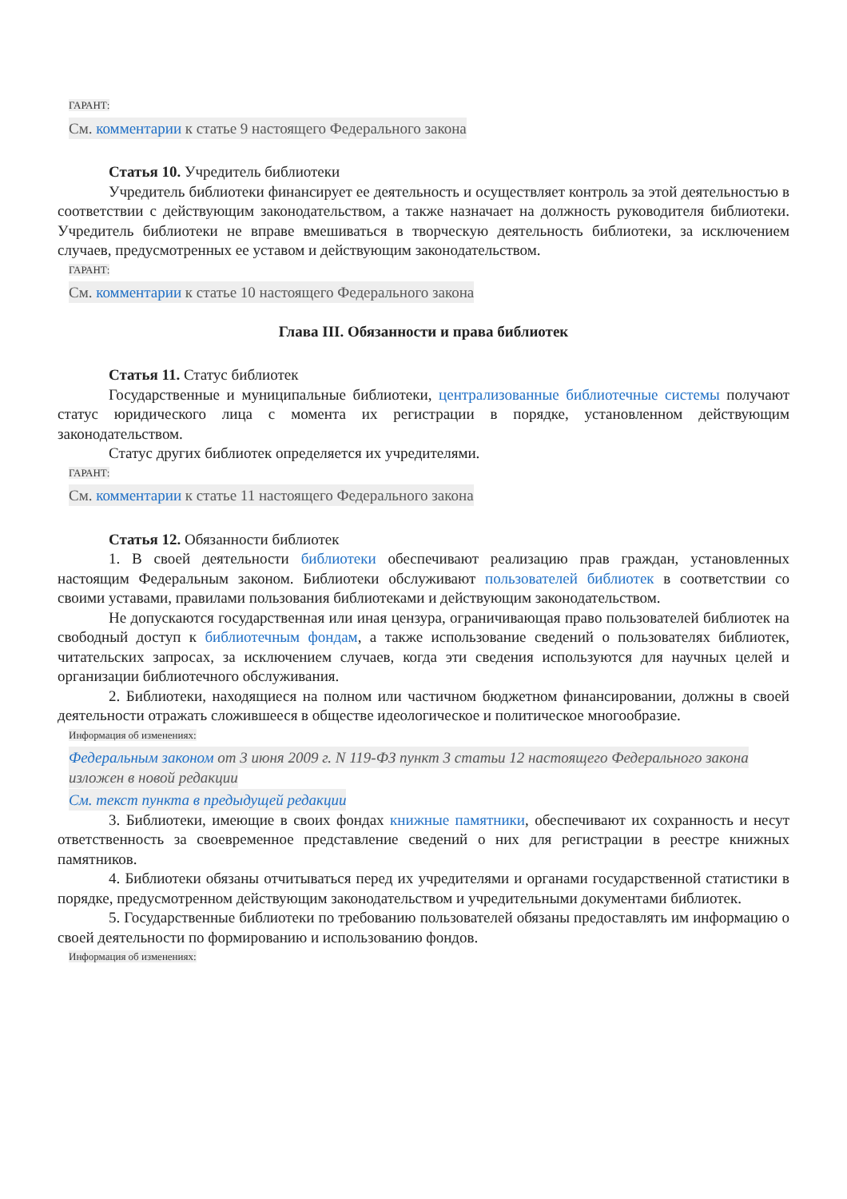ГАРАНТ:
См. комментарии к статье 9 настоящего Федерального закона
Статья 10. Учредитель библиотеки
Учредитель библиотеки финансирует ее деятельность и осуществляет контроль за этой деятельностью в соответствии с действующим законодательством, а также назначает на должность руководителя библиотеки. Учредитель библиотеки не вправе вмешиваться в творческую деятельность библиотеки, за исключением случаев, предусмотренных ее уставом и действующим законодательством.
ГАРАНТ:
См. комментарии к статье 10 настоящего Федерального закона
Глава III. Обязанности и права библиотек
Статья 11. Статус библиотек
Государственные и муниципальные библиотеки, централизованные библиотечные системы получают статус юридического лица с момента их регистрации в порядке, установленном действующим законодательством.
Статус других библиотек определяется их учредителями.
ГАРАНТ:
См. комментарии к статье 11 настоящего Федерального закона
Статья 12. Обязанности библиотек
1. В своей деятельности библиотеки обеспечивают реализацию прав граждан, установленных настоящим Федеральным законом. Библиотеки обслуживают пользователей библиотек в соответствии со своими уставами, правилами пользования библиотеками и действующим законодательством.
Не допускаются государственная или иная цензура, ограничивающая право пользователей библиотек на свободный доступ к библиотечным фондам, а также использование сведений о пользователях библиотек, читательских запросах, за исключением случаев, когда эти сведения используются для научных целей и организации библиотечного обслуживания.
2. Библиотеки, находящиеся на полном или частичном бюджетном финансировании, должны в своей деятельности отражать сложившееся в обществе идеологическое и политическое многообразие.
Информация об изменениях:
Федеральным законом от 3 июня 2009 г. N 119-ФЗ пункт 3 статьи 12 настоящего Федерального закона изложен в новой редакции
См. текст пункта в предыдущей редакции
3. Библиотеки, имеющие в своих фондах книжные памятники, обеспечивают их сохранность и несут ответственность за своевременное представление сведений о них для регистрации в реестре книжных памятников.
4. Библиотеки обязаны отчитываться перед их учредителями и органами государственной статистики в порядке, предусмотренном действующим законодательством и учредительными документами библиотек.
5. Государственные библиотеки по требованию пользователей обязаны предоставлять им информацию о своей деятельности по формированию и использованию фондов.
Информация об изменениях: